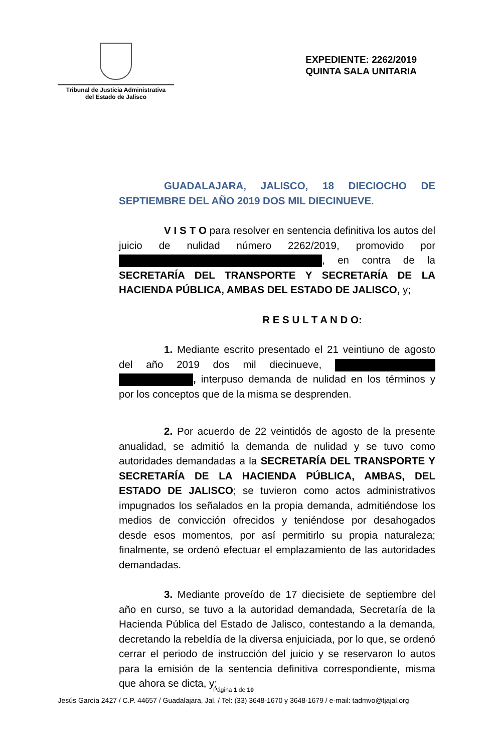Tribunal de Justicia Administrativa
del Estado de Jalisco
EXPEDIENTE: 2262/2019
QUINTA SALA UNITARIA
GUADALAJARA, JALISCO, 18 DIECIOCHO DE SEPTIEMBRE DEL AÑO 2019 DOS MIL DIECINUEVE.
V I S T O para resolver en sentencia definitiva los autos del juicio de nulidad número 2262/2019, promovido por , en contra de la SECRETARÍA DEL TRANSPORTE Y SECRETARÍA DE LA HACIENDA PÚBLICA, AMBAS DEL ESTADO DE JALISCO, y;
R E S U L T A N D O:
1. Mediante escrito presentado el 21 veintiuno de agosto del año 2019 dos mil diecinueve, , interpuso demanda de nulidad en los términos y por los conceptos que de la misma se desprenden.
2. Por acuerdo de 22 veintidós de agosto de la presente anualidad, se admitió la demanda de nulidad y se tuvo como autoridades demandadas a la SECRETARÍA DEL TRANSPORTE Y SECRETARÍA DE LA HACIENDA PÚBLICA, AMBAS, DEL ESTADO DE JALISCO; se tuvieron como actos administrativos impugnados los señalados en la propia demanda, admitiéndose los medios de convicción ofrecidos y teniéndose por desahogados desde esos momentos, por así permitirlo su propia naturaleza; finalmente, se ordenó efectuar el emplazamiento de las autoridades demandadas.
3. Mediante proveído de 17 diecisiete de septiembre del año en curso, se tuvo a la autoridad demandada, Secretaría de la Hacienda Pública del Estado de Jalisco, contestando a la demanda, decretando la rebeldía de la diversa enjuiciada, por lo que, se ordenó cerrar el periodo de instrucción del juicio y se reservaron lo autos para la emisión de la sentencia definitiva correspondiente, misma que ahora se dicta, y;
Página 1 de 10
Jesús García 2427 / C.P. 44657 / Guadalajara, Jal. / Tel: (33) 3648-1670 y 3648-1679 / e-mail: tadmvo@tjajal.org